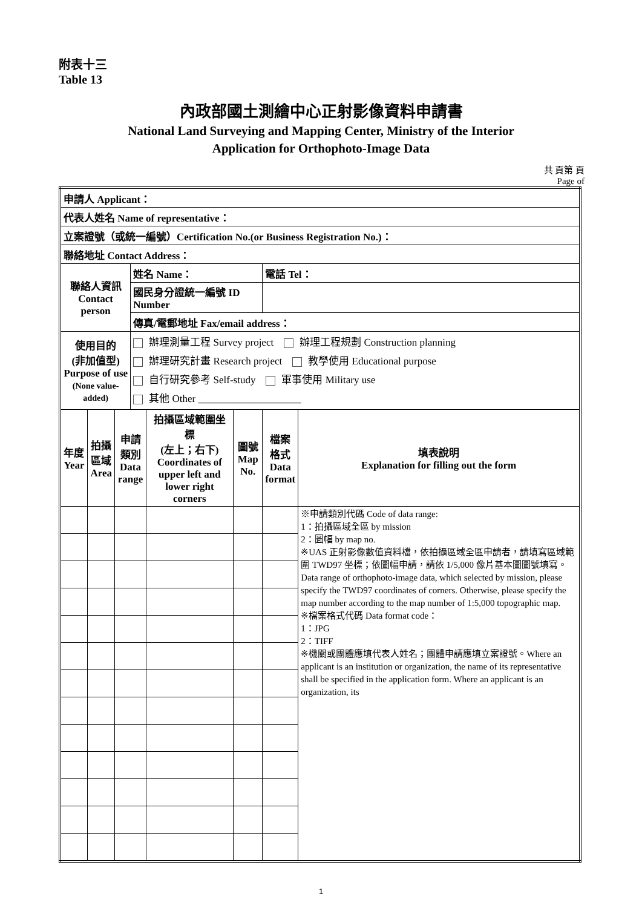附表十三
Table 13
內政部國土測繪中心正射影像資料申請書
National Land Surveying and Mapping Center, Ministry of the Interior
Application for Orthophoto-Image Data
共 頁第 頁
Page of
| 申請人 Applicant： | | | | | | | |
| 代表人姓名 Name of representative： | | | | | | | |
| 立案證號（或統一編號）Certification No.(or Business Registration No.)： | | | | | | | |
| 聯絡地址 Contact Address： | | | | | | | |
| 聯絡人資訊 Contact person | | | 姓名 Name： | | | 電話 Tel： | |
| | | | 國民身分證統一編號 ID Number | | | | |
| | | | 傳真/電郵地址 Fax/email address： | | | | |
| 使用目的 (非加值型) Purpose of use (None value-added) | | | 辦理測量工程 Survey project 辦理工程規劃 Construction planning 辦理研究計畫 Research project 教學使用 Educational purpose 自行研究參考 Self-study 軍事使用 Military use 其他 Other ____________________ | | | | |
| 年度 Year | 拍攝 區域 Area | 申請 類別 Data range | | 拍攝區域範圍坐標 (左上；右下) Coordinates of upper left and lower right corners | 圖號 Map No. | 檔案 格式 Data format | 填表說明 Explanation for filling out the form |
| | | | | | | | ※申請類別代碼 Code of data range: 1：拍攝區域全區 by mission 2：圖幅 by map no. ※UAS 正射影像數值資料檔，依拍攝區域全區申請者，請填寫區域範圍 TWD97 坐標；依圖幅申請，請依 1/5,000 像片基本圖圖號填寫。Data range of orthophoto-image data, which selected by mission, please specify the TWD97 coordinates of corners. Otherwise, please specify the map number according to the map number of 1:5,000 topographic map. ※檔案格式代碼 Data format code： 1：JPG 2：TIFF ※機關或團體應填代表人姓名；團體申請應填立案證號。Where an applicant is an institution or organization, the name of its representative shall be specified in the application form. Where an applicant is an organization, its |
1